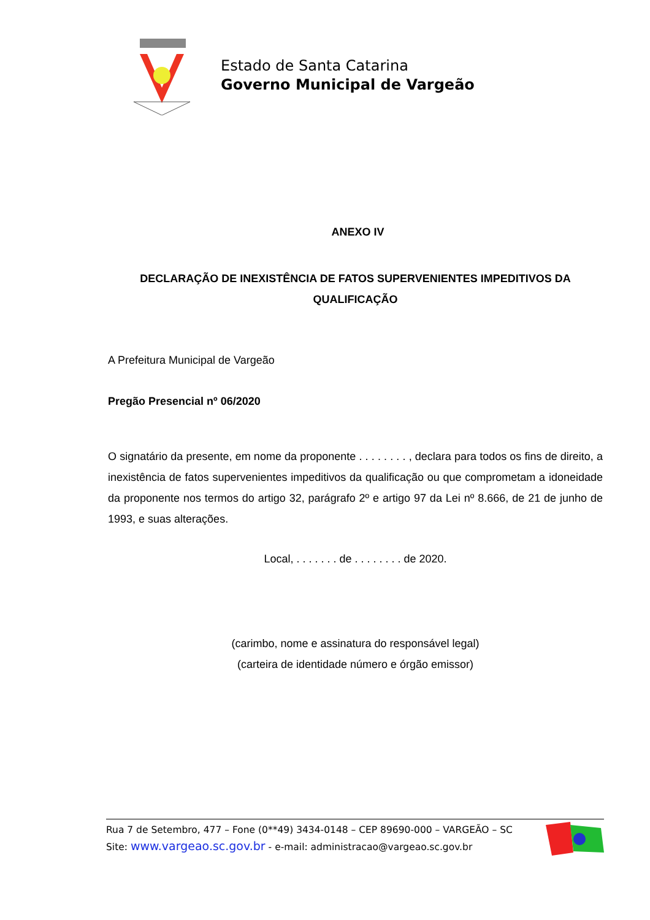Estado de Santa Catarina
Governo Municipal de Vargeão
ANEXO IV
DECLARAÇÃO DE INEXISTÊNCIA DE FATOS SUPERVENIENTES IMPEDITIVOS DA QUALIFICAÇÃO
A Prefeitura Municipal de Vargeão
Pregão Presencial nº 06/2020
O signatário da presente, em nome da proponente . . . . . . . . , declara para todos os fins de direito, a inexistência de fatos supervenientes impeditivos da qualificação ou que comprometam a idoneidade da proponente nos termos do artigo 32, parágrafo 2º e artigo 97 da Lei nº 8.666, de 21 de junho de 1993, e suas alterações.
Local, . . . . . . . de . . . . . . . . de 2020.
(carimbo, nome e assinatura do responsável legal)
(carteira de identidade número e órgão emissor)
Rua 7 de Setembro, 477 – Fone (0**49) 3434-0148 – CEP 89690-000 – VARGEÃO – SC
Site: www.vargeao.sc.gov.br - e-mail: administracao@vargeao.sc.gov.br